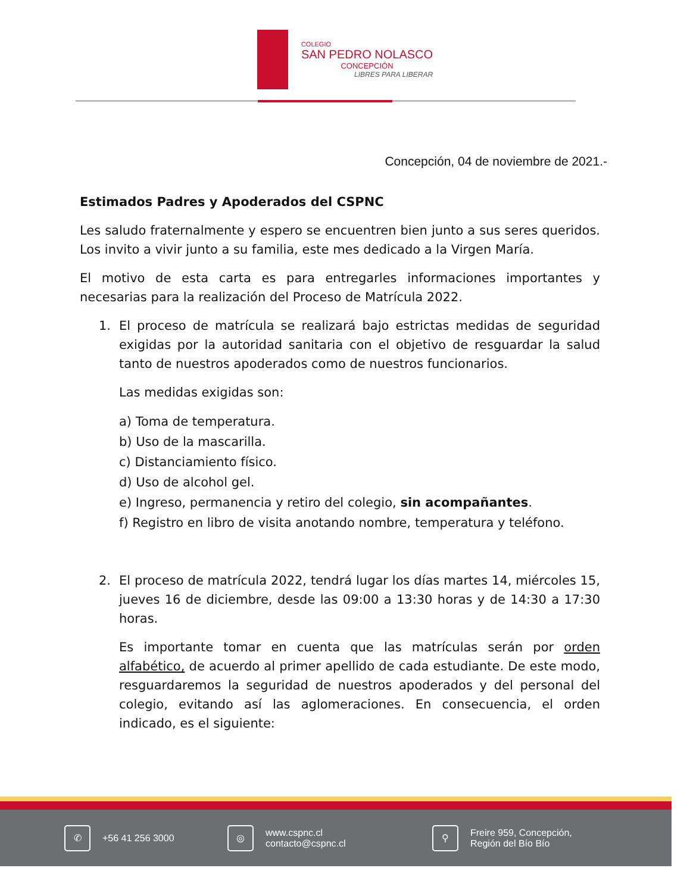COLEGIO
SAN PEDRO NOLASCO
CONCEPCIÓN
LIBRES PARA LIBERAR
Concepción, 04 de noviembre de 2021.-
Estimados Padres y Apoderados del CSPNC
Les saludo fraternalmente y espero se encuentren bien junto a sus seres queridos. Los invito a vivir junto a su familia, este mes dedicado a la Virgen María.
El motivo de esta carta es para entregarles informaciones importantes y necesarias para la realización del Proceso de Matrícula 2022.
1. El proceso de matrícula se realizará bajo estrictas medidas de seguridad exigidas por la autoridad sanitaria con el objetivo de resguardar la salud tanto de nuestros apoderados como de nuestros funcionarios.
Las medidas exigidas son:
a) Toma de temperatura.
b) Uso de la mascarilla.
c) Distanciamiento físico.
d) Uso de alcohol gel.
e) Ingreso, permanencia y retiro del colegio, sin acompañantes.
f) Registro en libro de visita anotando nombre, temperatura y teléfono.
2. El proceso de matrícula 2022, tendrá lugar los días martes 14, miércoles 15, jueves 16 de diciembre, desde las 09:00 a 13:30 horas y de 14:30 a 17:30 horas.
Es importante tomar en cuenta que las matrículas serán por orden alfabético, de acuerdo al primer apellido de cada estudiante. De este modo, resguardaremos la seguridad de nuestros apoderados y del personal del colegio, evitando así las aglomeraciones. En consecuencia, el orden indicado, es el siguiente:
✆ +56 41 256 3000 ◎ www.cspnc.cl
contacto@cspnc.cl ⚲ Freire 959, Concepción,
Región del Bío Bío